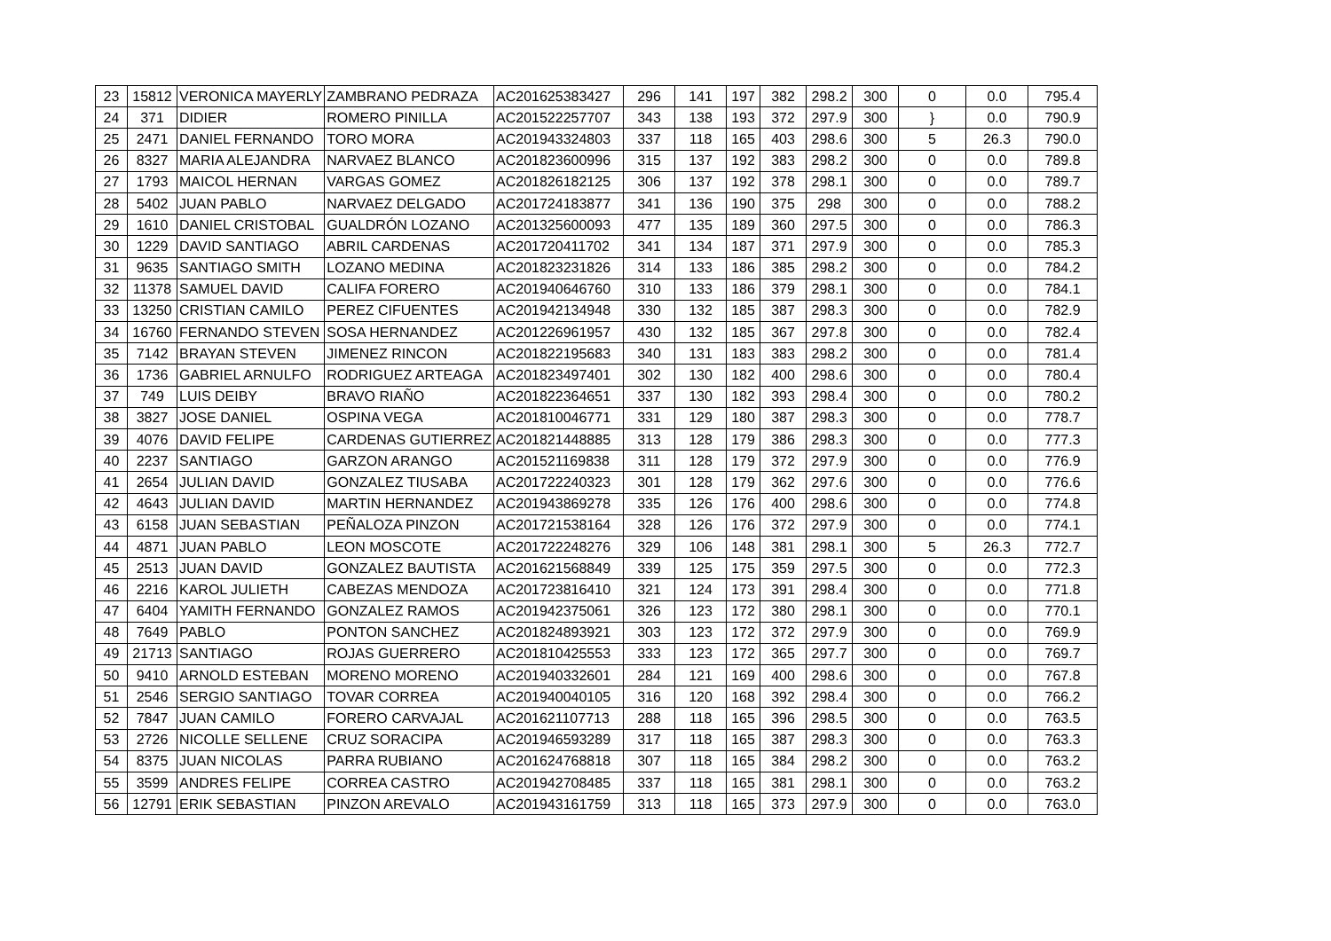| 23 | 15812 | VERONICA MAYERLY | ZAMBRANO PEDRAZA | AC201625383427 | 296 | 141 | 197 | 382 | 298.2 | 300 | 0 | 0.0 | 795.4 |
| 24 | 371 | DIDIER | ROMERO PINILLA | AC201522257707 | 343 | 138 | 193 | 372 | 297.9 | 300 | } | 0.0 | 790.9 |
| 25 | 2471 | DANIEL FERNANDO | TORO MORA | AC201943324803 | 337 | 118 | 165 | 403 | 298.6 | 300 | 5 | 26.3 | 790.0 |
| 26 | 8327 | MARIA ALEJANDRA | NARVAEZ BLANCO | AC201823600996 | 315 | 137 | 192 | 383 | 298.2 | 300 | 0 | 0.0 | 789.8 |
| 27 | 1793 | MAICOL HERNAN | VARGAS GOMEZ | AC201826182125 | 306 | 137 | 192 | 378 | 298.1 | 300 | 0 | 0.0 | 789.7 |
| 28 | 5402 | JUAN PABLO | NARVAEZ DELGADO | AC201724183877 | 341 | 136 | 190 | 375 | 298 | 300 | 0 | 0.0 | 788.2 |
| 29 | 1610 | DANIEL CRISTOBAL | GUALDRÓN LOZANO | AC201325600093 | 477 | 135 | 189 | 360 | 297.5 | 300 | 0 | 0.0 | 786.3 |
| 30 | 1229 | DAVID SANTIAGO | ABRIL CARDENAS | AC201720411702 | 341 | 134 | 187 | 371 | 297.9 | 300 | 0 | 0.0 | 785.3 |
| 31 | 9635 | SANTIAGO SMITH | LOZANO MEDINA | AC201823231826 | 314 | 133 | 186 | 385 | 298.2 | 300 | 0 | 0.0 | 784.2 |
| 32 | 11378 | SAMUEL DAVID | CALIFA FORERO | AC201940646760 | 310 | 133 | 186 | 379 | 298.1 | 300 | 0 | 0.0 | 784.1 |
| 33 | 13250 | CRISTIAN CAMILO | PEREZ CIFUENTES | AC201942134948 | 330 | 132 | 185 | 387 | 298.3 | 300 | 0 | 0.0 | 782.9 |
| 34 | 16760 | FERNANDO STEVEN | SOSA HERNANDEZ | AC201226961957 | 430 | 132 | 185 | 367 | 297.8 | 300 | 0 | 0.0 | 782.4 |
| 35 | 7142 | BRAYAN STEVEN | JIMENEZ RINCON | AC201822195683 | 340 | 131 | 183 | 383 | 298.2 | 300 | 0 | 0.0 | 781.4 |
| 36 | 1736 | GABRIEL ARNULFO | RODRIGUEZ ARTEAGA | AC201823497401 | 302 | 130 | 182 | 400 | 298.6 | 300 | 0 | 0.0 | 780.4 |
| 37 | 749 | LUIS DEIBY | BRAVO RIAÑO | AC201822364651 | 337 | 130 | 182 | 393 | 298.4 | 300 | 0 | 0.0 | 780.2 |
| 38 | 3827 | JOSE DANIEL | OSPINA VEGA | AC201810046771 | 331 | 129 | 180 | 387 | 298.3 | 300 | 0 | 0.0 | 778.7 |
| 39 | 4076 | DAVID FELIPE | CARDENAS GUTIERREZ | AC201821448885 | 313 | 128 | 179 | 386 | 298.3 | 300 | 0 | 0.0 | 777.3 |
| 40 | 2237 | SANTIAGO | GARZON ARANGO | AC201521169838 | 311 | 128 | 179 | 372 | 297.9 | 300 | 0 | 0.0 | 776.9 |
| 41 | 2654 | JULIAN DAVID | GONZALEZ TIUSABA | AC201722240323 | 301 | 128 | 179 | 362 | 297.6 | 300 | 0 | 0.0 | 776.6 |
| 42 | 4643 | JULIAN DAVID | MARTIN HERNANDEZ | AC201943869278 | 335 | 126 | 176 | 400 | 298.6 | 300 | 0 | 0.0 | 774.8 |
| 43 | 6158 | JUAN SEBASTIAN | PEÑALOZA PINZON | AC201721538164 | 328 | 126 | 176 | 372 | 297.9 | 300 | 0 | 0.0 | 774.1 |
| 44 | 4871 | JUAN PABLO | LEON MOSCOTE | AC201722248276 | 329 | 106 | 148 | 381 | 298.1 | 300 | 5 | 26.3 | 772.7 |
| 45 | 2513 | JUAN DAVID | GONZALEZ BAUTISTA | AC201621568849 | 339 | 125 | 175 | 359 | 297.5 | 300 | 0 | 0.0 | 772.3 |
| 46 | 2216 | KAROL JULIETH | CABEZAS MENDOZA | AC201723816410 | 321 | 124 | 173 | 391 | 298.4 | 300 | 0 | 0.0 | 771.8 |
| 47 | 6404 | YAMITH FERNANDO | GONZALEZ RAMOS | AC201942375061 | 326 | 123 | 172 | 380 | 298.1 | 300 | 0 | 0.0 | 770.1 |
| 48 | 7649 | PABLO | PONTON SANCHEZ | AC201824893921 | 303 | 123 | 172 | 372 | 297.9 | 300 | 0 | 0.0 | 769.9 |
| 49 | 21713 | SANTIAGO | ROJAS GUERRERO | AC201810425553 | 333 | 123 | 172 | 365 | 297.7 | 300 | 0 | 0.0 | 769.7 |
| 50 | 9410 | ARNOLD ESTEBAN | MORENO MORENO | AC201940332601 | 284 | 121 | 169 | 400 | 298.6 | 300 | 0 | 0.0 | 767.8 |
| 51 | 2546 | SERGIO SANTIAGO | TOVAR CORREA | AC201940040105 | 316 | 120 | 168 | 392 | 298.4 | 300 | 0 | 0.0 | 766.2 |
| 52 | 7847 | JUAN CAMILO | FORERO CARVAJAL | AC201621107713 | 288 | 118 | 165 | 396 | 298.5 | 300 | 0 | 0.0 | 763.5 |
| 53 | 2726 | NICOLLE SELLENE | CRUZ SORACIPA | AC201946593289 | 317 | 118 | 165 | 387 | 298.3 | 300 | 0 | 0.0 | 763.3 |
| 54 | 8375 | JUAN NICOLAS | PARRA RUBIANO | AC201624768818 | 307 | 118 | 165 | 384 | 298.2 | 300 | 0 | 0.0 | 763.2 |
| 55 | 3599 | ANDRES FELIPE | CORREA CASTRO | AC201942708485 | 337 | 118 | 165 | 381 | 298.1 | 300 | 0 | 0.0 | 763.2 |
| 56 | 12791 | ERIK SEBASTIAN | PINZON AREVALO | AC201943161759 | 313 | 118 | 165 | 373 | 297.9 | 300 | 0 | 0.0 | 763.0 |